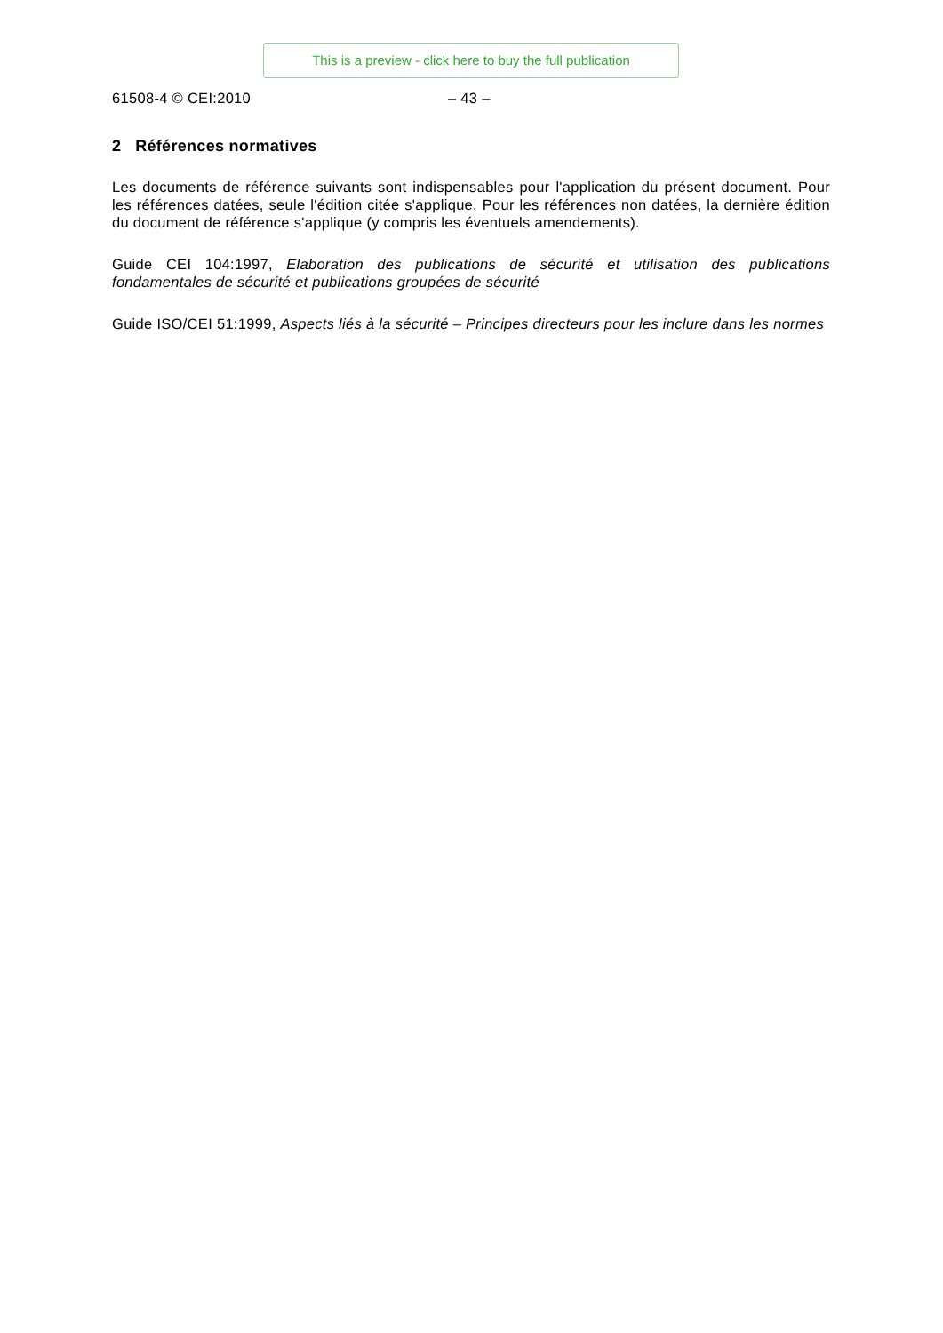This is a preview - click here to buy the full publication
61508-4 © CEI:2010 – 43 –
2 Références normatives
Les documents de référence suivants sont indispensables pour l'application du présent document. Pour les références datées, seule l'édition citée s'applique. Pour les références non datées, la dernière édition du document de référence s'applique (y compris les éventuels amendements).
Guide CEI 104:1997, Elaboration des publications de sécurité et utilisation des publications fondamentales de sécurité et publications groupées de sécurité
Guide ISO/CEI 51:1999, Aspects liés à la sécurité – Principes directeurs pour les inclure dans les normes